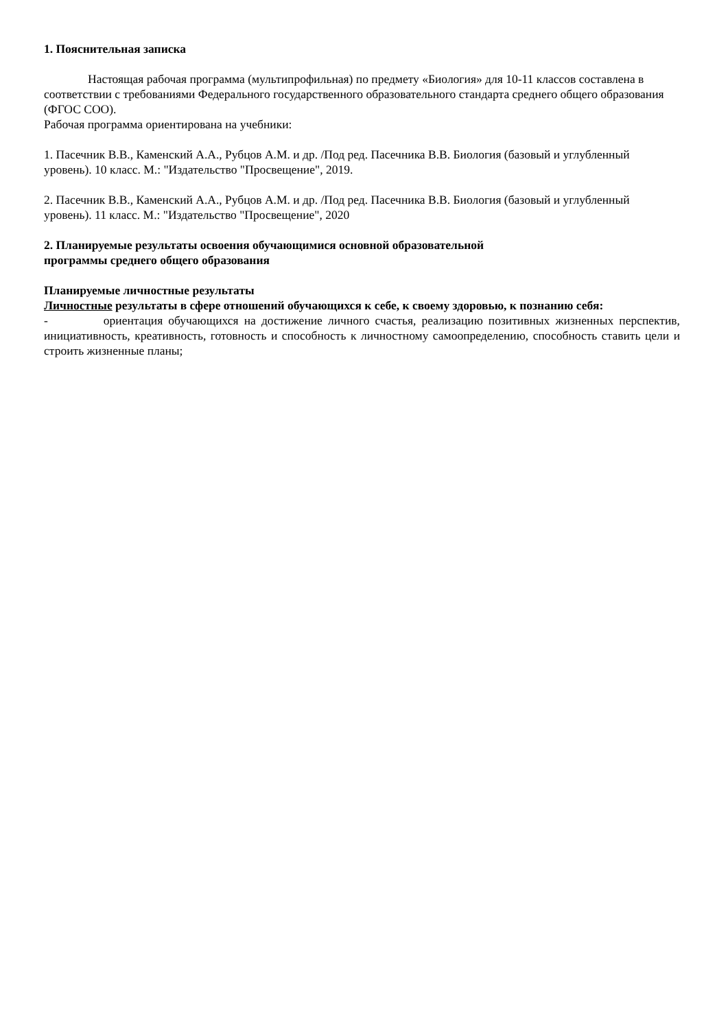1. Пояснительная записка
Настоящая рабочая программа (мультипрофильная) по предмету «Биология» для 10-11 классов составлена в соответствии с требованиями Федерального государственного образовательного стандарта среднего общего образования (ФГОС СОО).
Рабочая программа ориентирована на учебники:
1. Пасечник В.В., Каменский А.А., Рубцов А.М. и др. /Под ред. Пасечника В.В. Биология (базовый и углубленный уровень). 10 класс. М.: "Издательство "Просвещение", 2019.
2. Пасечник В.В., Каменский А.А., Рубцов А.М. и др. /Под ред. Пасечника В.В. Биология (базовый и углубленный уровень). 11 класс. М.: "Издательство "Просвещение", 2020
2. Планируемые результаты освоения обучающимися основной образовательной
программы среднего общего образования
Планируемые личностные результаты
Личностные результаты в сфере отношений обучающихся к себе, к своему здоровью, к познанию себя:
- ориентация обучающихся на достижение личного счастья, реализацию позитивных жизненных перспектив, инициативность, креативность, готовность и способность к личностному самоопределению, способность ставить цели и строить жизненные планы;